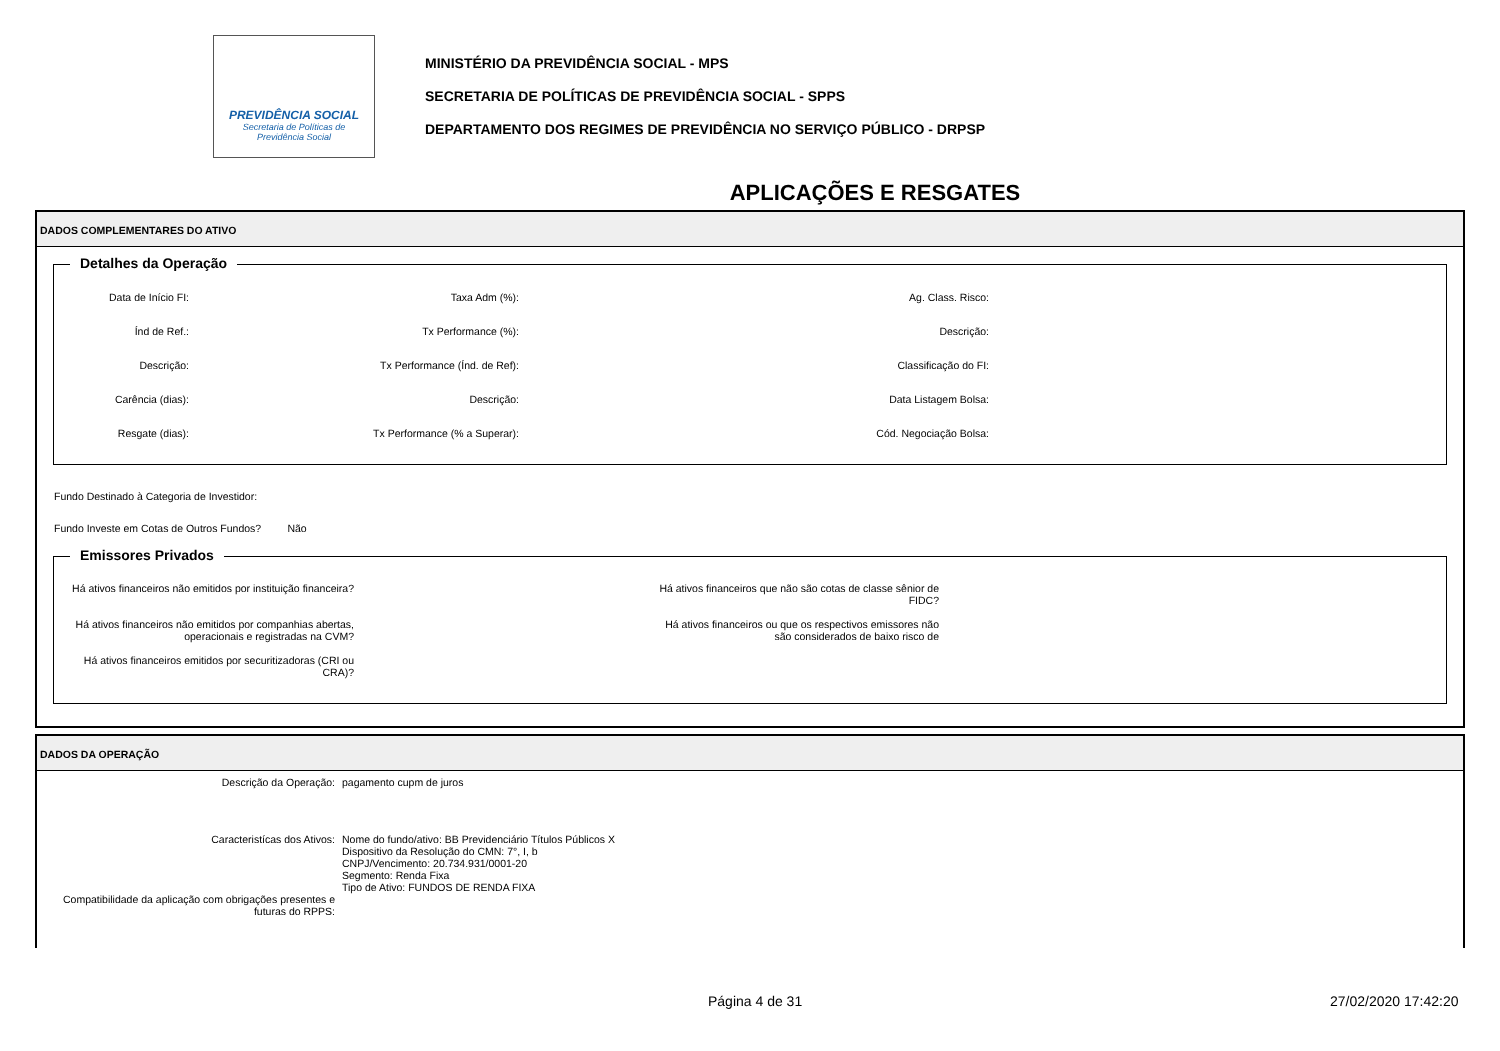PREVIDÊNCIA SOCIAL
Secretaria de Políticas de
Previdência Social
MINISTÉRIO DA PREVIDÊNCIA SOCIAL - MPS
SECRETARIA DE POLÍTICAS DE PREVIDÊNCIA SOCIAL - SPPS
DEPARTAMENTO DOS REGIMES DE PREVIDÊNCIA NO SERVIÇO PÚBLICO - DRPSP
APLICAÇÕES E RESGATES
DADOS COMPLEMENTARES DO ATIVO
Detalhes da Operação
Data de Início FI:
Taxa Adm (%):
Ag. Class. Risco:
Índ de Ref.:
Tx Performance (%):
Descrição:
Descrição:
Tx Performance (Índ. de Ref):
Classificação do FI:
Carência (dias):
Descrição:
Data Listagem Bolsa:
Resgate (dias):
Tx Performance (% a Superar):
Cód. Negociação Bolsa:
Fundo Destinado à Categoria de Investidor:
Fundo Investe em Cotas de Outros Fundos? Não
Emissores Privados
Há ativos financeiros não emitidos por instituição financeira?
Há ativos financeiros que não são cotas de classe sênior de
FIDC?
Há ativos financeiros não emitidos por companhias abertas,
operacionais e registradas na CVM?
Há ativos financeiros ou que os respectivos emissores não
são considerados de baixo risco de
Há ativos financeiros emitidos por securitizadoras (CRI ou
CRA)?
DADOS DA OPERAÇÃO
Descrição da Operação:
pagamento cupm de juros
Caracteristícas dos Ativos:
Nome do fundo/ativo: BB Previdenciário Títulos Públicos X
Dispositivo da Resolução do CMN: 7°, I, b
CNPJ/Vencimento: 20.734.931/0001-20
Segmento: Renda Fixa
Tipo de Ativo: FUNDOS DE RENDA FIXA
Compatibilidade da aplicação com obrigações presentes e futuras do RPPS:
Página 4 de 31 27/02/2020 17:42:20